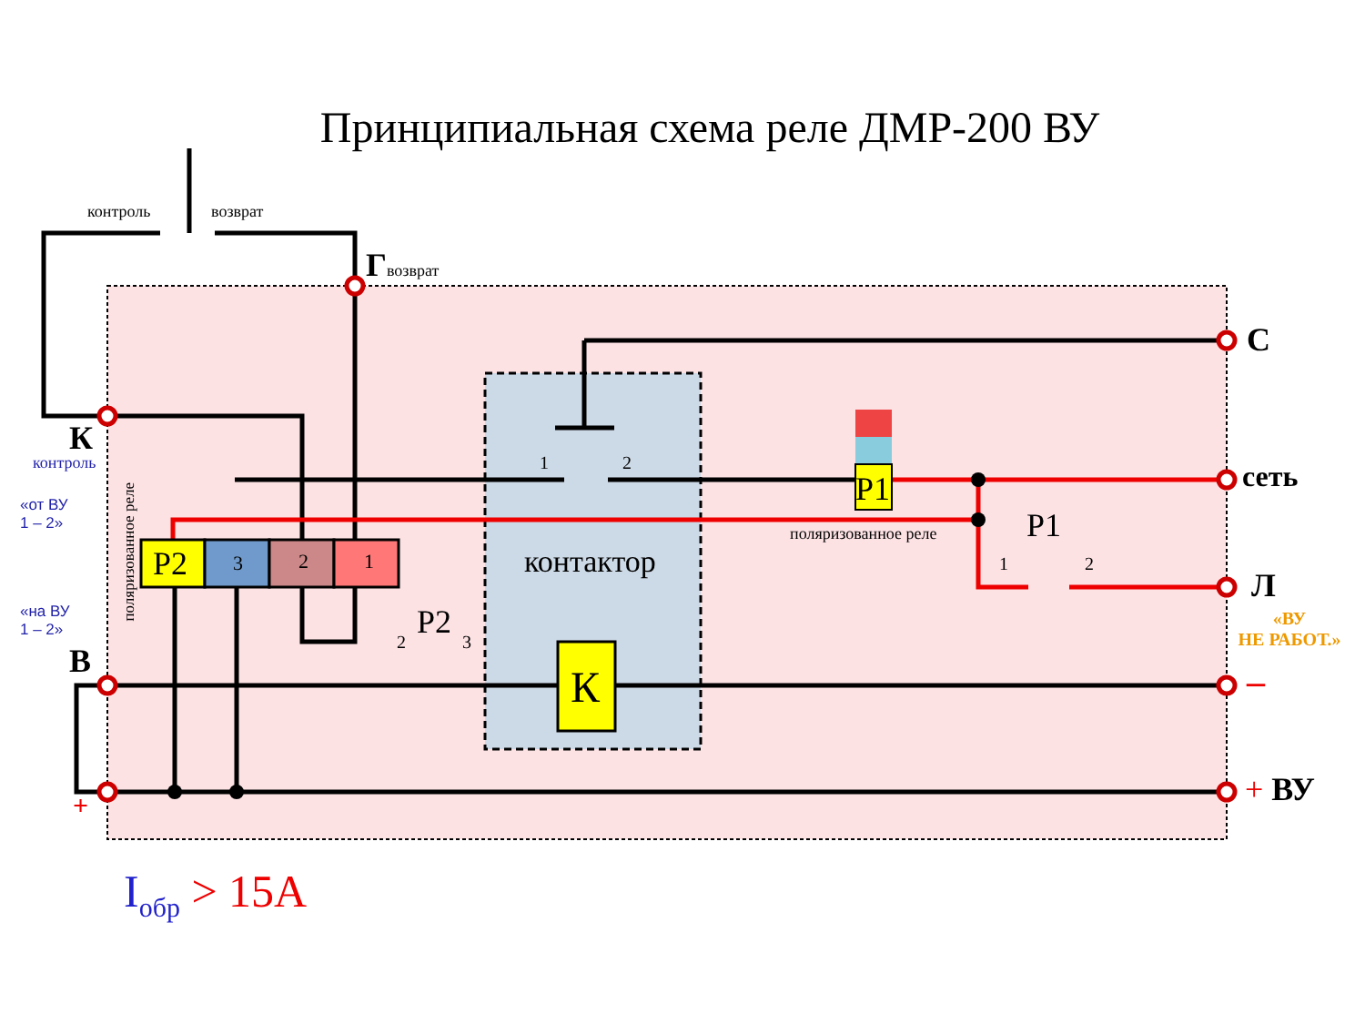Принципиальная схема реле ДМР-200 ВУ
контроль возврат
Гвозврат
С
К
контроль
«от ВУ
1 – 2»
«на ВУ
1 – 2»
поляризованное реле
1 2 сеть
Р1
поляризованное реле Р1
1 2
Р2 3 2 1 контактор
Л
«ВУ
НЕ РАБОТ.»
Р2
2 3
В
К –
+ + ВУ
I<sub>обр</sub> > 15А